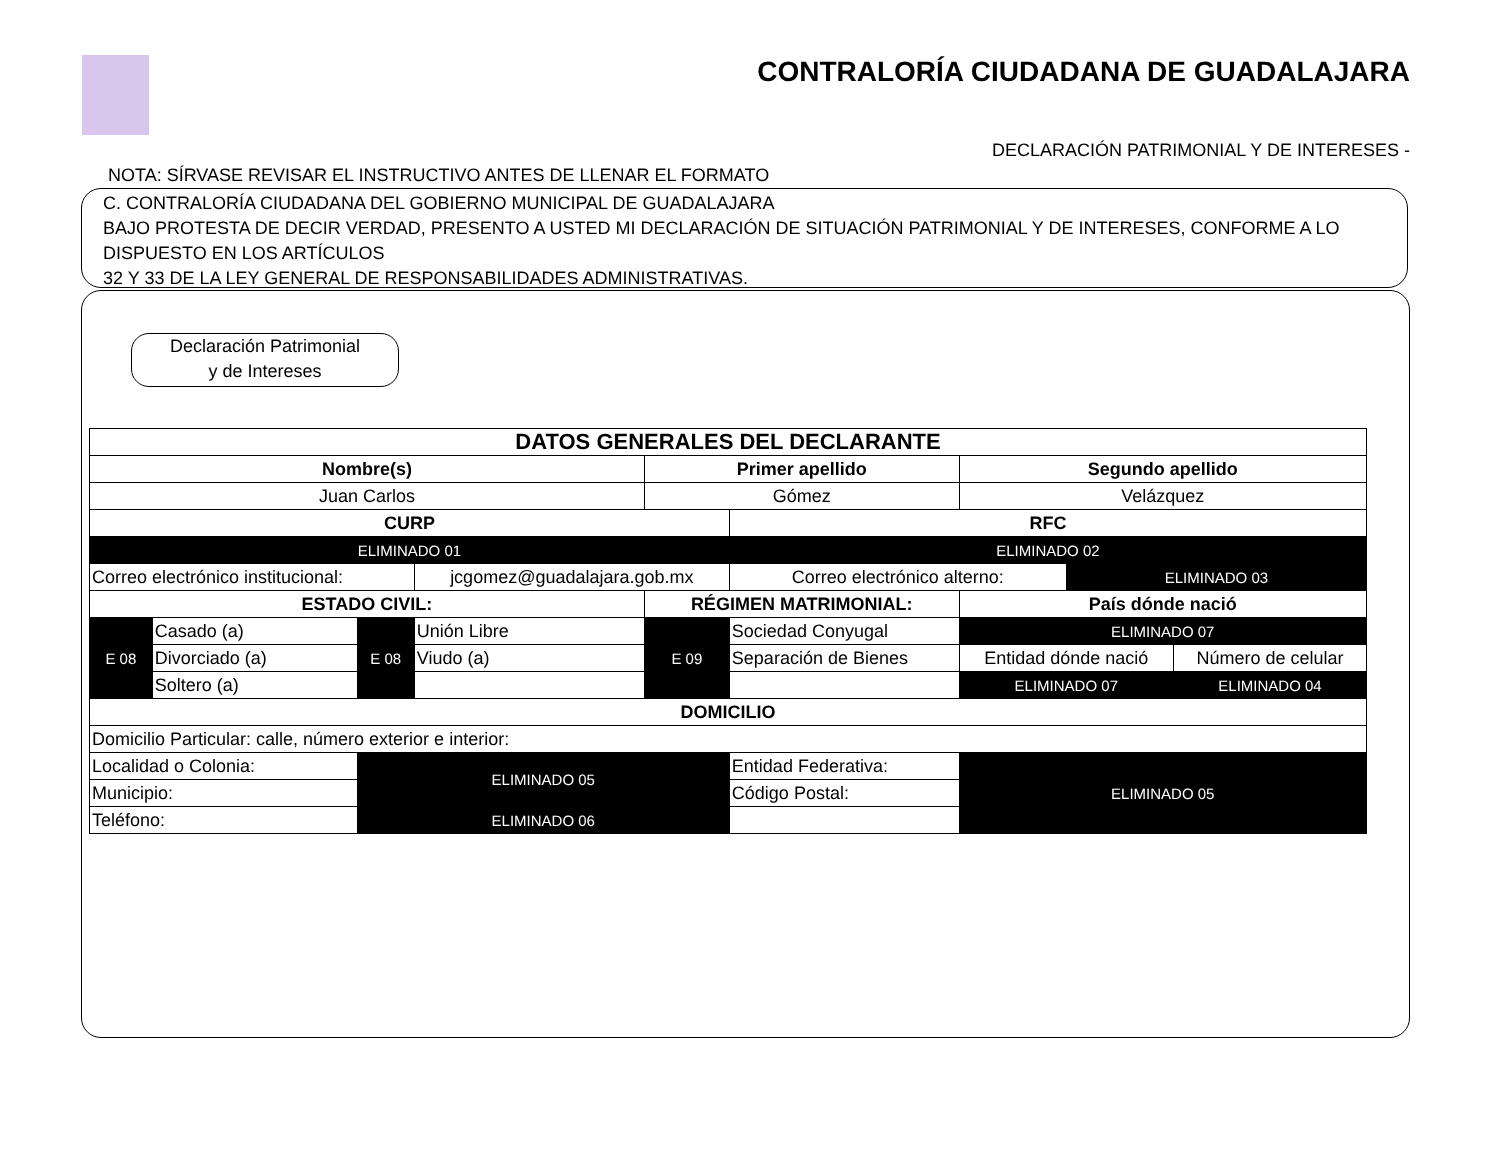CONTRALORÍA CIUDADANA DE GUADALAJARA
DECLARACIÓN PATRIMONIAL Y DE INTERESES -
NOTA: SÍRVASE REVISAR EL INSTRUCTIVO ANTES DE LLENAR EL FORMATO
C. CONTRALORÍA CIUDADANA DEL GOBIERNO MUNICIPAL DE GUADALAJARA
BAJO PROTESTA DE DECIR VERDAD, PRESENTO A USTED MI DECLARACIÓN DE SITUACIÓN PATRIMONIAL Y DE INTERESES, CONFORME A LO DISPUESTO EN LOS ARTÍCULOS
32 Y 33 DE LA LEY GENERAL DE RESPONSABILIDADES ADMINISTRATIVAS.
Declaración Patrimonial
y de Intereses
| DATOS GENERALES DEL DECLARANTE | | | | | | | | |
| --- | --- | --- | --- | --- | --- | --- | --- | --- |
| Nombre(s) | | | | Primer apellido | | Segundo apellido | | |
| Juan Carlos | | | | Gómez | | Velázquez | | |
| CURP | | | | | RFC | | | |
| ELIMINADO 01 | | | | | ELIMINADO 02 | | | |
| Correo electrónico institucional: | | | jcgomez@guadalajara.gob.mx | | Correo electrónico alterno: | | ELIMINADO 03 | |
| ESTADO CIVIL: | | | | RÉGIMEN MATRIMONIAL: | | País dónde nació | | |
| E 08 | Casado (a) | E 08 | Unión Libre | E 09 | Sociedad Conyugal | ELIMINADO 07 | | |
| | Divorciado (a) | | Viudo (a) | | Separación de Bienes | Entidad dónde nació | | Número de celular |
| | Soltero (a) | | | | | ELIMINADO 07 | | ELIMINADO 04 |
| DOMICILIO | | | | | | | | |
| Domicilio Particular: calle, número exterior e interior: | | | | | | | | |
| Localidad o Colonia: | | ELIMINADO 05 | | | Entidad Federativa: | ELIMINADO 05 | | |
| Municipio: | | | | | Código Postal: | | | |
| Teléfono: | | ELIMINADO 06 | | | | | | |